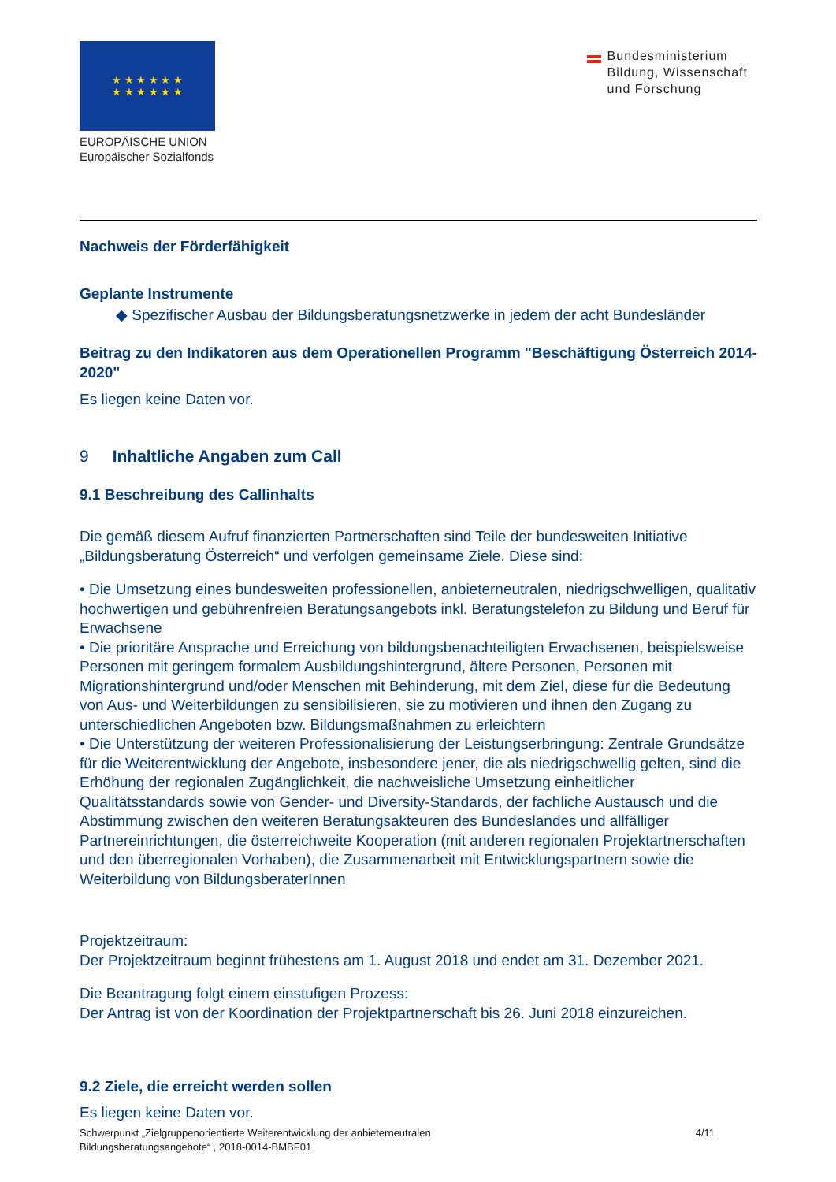★ ★ ★ ★ ★ ★
★ ★ ★ ★ ★ ★
EUROPÄISCHE UNION
Europäischer Sozialfonds
Bundesministerium
Bildung, Wissenschaft
und Forschung
Nachweis der Förderfähigkeit
Geplante Instrumente
◆ Spezifischer Ausbau der Bildungsberatungsnetzwerke in jedem der acht Bundesländer
Beitrag zu den Indikatoren aus dem Operationellen Programm "Beschäftigung Österreich 2014-2020"
Es liegen keine Daten vor.
9 Inhaltliche Angaben zum Call
9.1 Beschreibung des Callinhalts
Die gemäß diesem Aufruf finanzierten Partnerschaften sind Teile der bundesweiten Initiative „Bildungsberatung Österreich“ und verfolgen gemeinsame Ziele. Diese sind:
• Die Umsetzung eines bundesweiten professionellen, anbieterneutralen, niedrigschwelligen, qualitativ hochwertigen und gebührenfreien Beratungsangebots inkl. Beratungstelefon zu Bildung und Beruf für Erwachsene
• Die prioritäre Ansprache und Erreichung von bildungsbenachteiligten Erwachsenen, beispielsweise Personen mit geringem formalem Ausbildungshintergrund, ältere Personen, Personen mit Migrationshintergrund und/oder Menschen mit Behinderung, mit dem Ziel, diese für die Bedeutung von Aus- und Weiterbildungen zu sensibilisieren, sie zu motivieren und ihnen den Zugang zu unterschiedlichen Angeboten bzw. Bildungsmaßnahmen zu erleichtern
• Die Unterstützung der weiteren Professionalisierung der Leistungserbringung: Zentrale Grundsätze für die Weiterentwicklung der Angebote, insbesondere jener, die als niedrigschwellig gelten, sind die Erhöhung der regionalen Zugänglichkeit, die nachweisliche Umsetzung einheitlicher Qualitätsstandards sowie von Gender- und Diversity-Standards, der fachliche Austausch und die Abstimmung zwischen den weiteren Beratungsakteuren des Bundeslandes und allfälliger Partnereinrichtungen, die österreichweite Kooperation (mit anderen regionalen Projektartnerschaften und den überregionalen Vorhaben), die Zusammenarbeit mit Entwicklungspartnern sowie die Weiterbildung von BildungsberaterInnen
Projektzeitraum:
Der Projektzeitraum beginnt frühestens am 1. August 2018 und endet am 31. Dezember 2021.
Die Beantragung folgt einem einstufigen Prozess:
Der Antrag ist von der Koordination der Projektpartnerschaft bis 26. Juni 2018 einzureichen.
9.2 Ziele, die erreicht werden sollen
Es liegen keine Daten vor.
Schwerpunkt „Zielgruppenorientierte Weiterentwicklung der anbieterneutralen
Bildungsberatungsangebote“ , 2018-0014-BMBF01
4/11